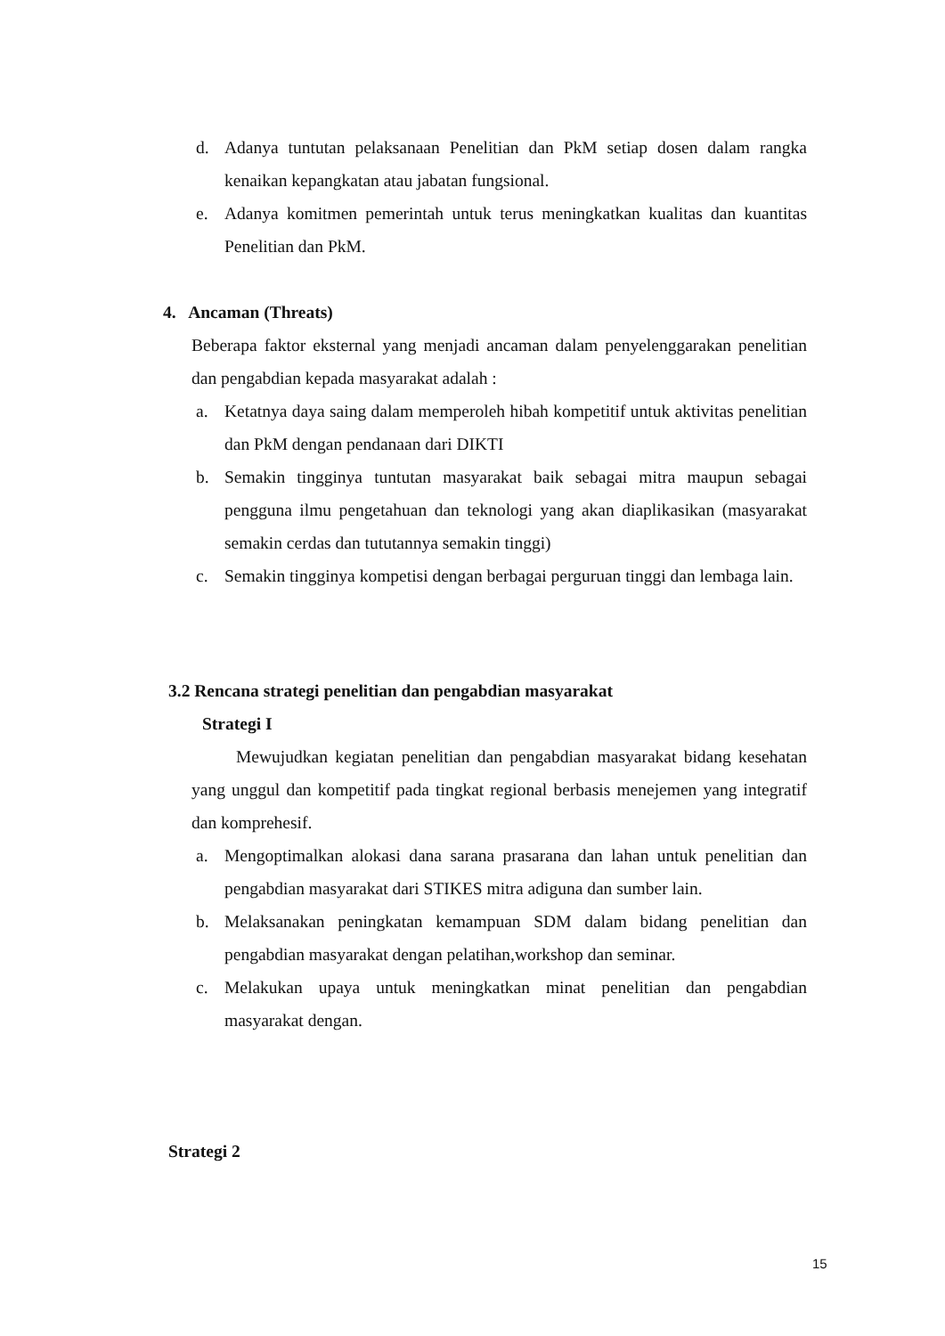d. Adanya tuntutan pelaksanaan Penelitian dan PkM setiap dosen dalam rangka kenaikan kepangkatan atau jabatan fungsional.
e. Adanya komitmen pemerintah untuk terus meningkatkan kualitas dan kuantitas Penelitian dan PkM.
4. Ancaman (Threats)
Beberapa faktor eksternal yang menjadi ancaman dalam penyelenggarakan penelitian dan pengabdian kepada masyarakat adalah :
a. Ketatnya daya saing dalam memperoleh hibah kompetitif untuk aktivitas penelitian dan PkM dengan pendanaan dari DIKTI
b. Semakin tingginya tuntutan masyarakat baik sebagai mitra maupun sebagai pengguna ilmu pengetahuan dan teknologi yang akan diaplikasikan (masyarakat semakin cerdas dan tututannya semakin tinggi)
c. Semakin tingginya kompetisi dengan berbagai perguruan tinggi dan lembaga lain.
3.2 Rencana strategi penelitian dan pengabdian masyarakat
Strategi I
Mewujudkan kegiatan penelitian dan pengabdian masyarakat bidang kesehatan yang unggul dan kompetitif pada tingkat regional berbasis menejemen yang integratif dan komprehesif.
a. Mengoptimalkan alokasi dana sarana prasarana dan lahan untuk penelitian dan pengabdian masyarakat dari STIKES mitra adiguna dan sumber lain.
b. Melaksanakan peningkatan kemampuan SDM dalam bidang penelitian dan pengabdian masyarakat dengan pelatihan,workshop dan seminar.
c. Melakukan upaya untuk meningkatkan minat penelitian dan pengabdian masyarakat dengan.
Strategi 2
15